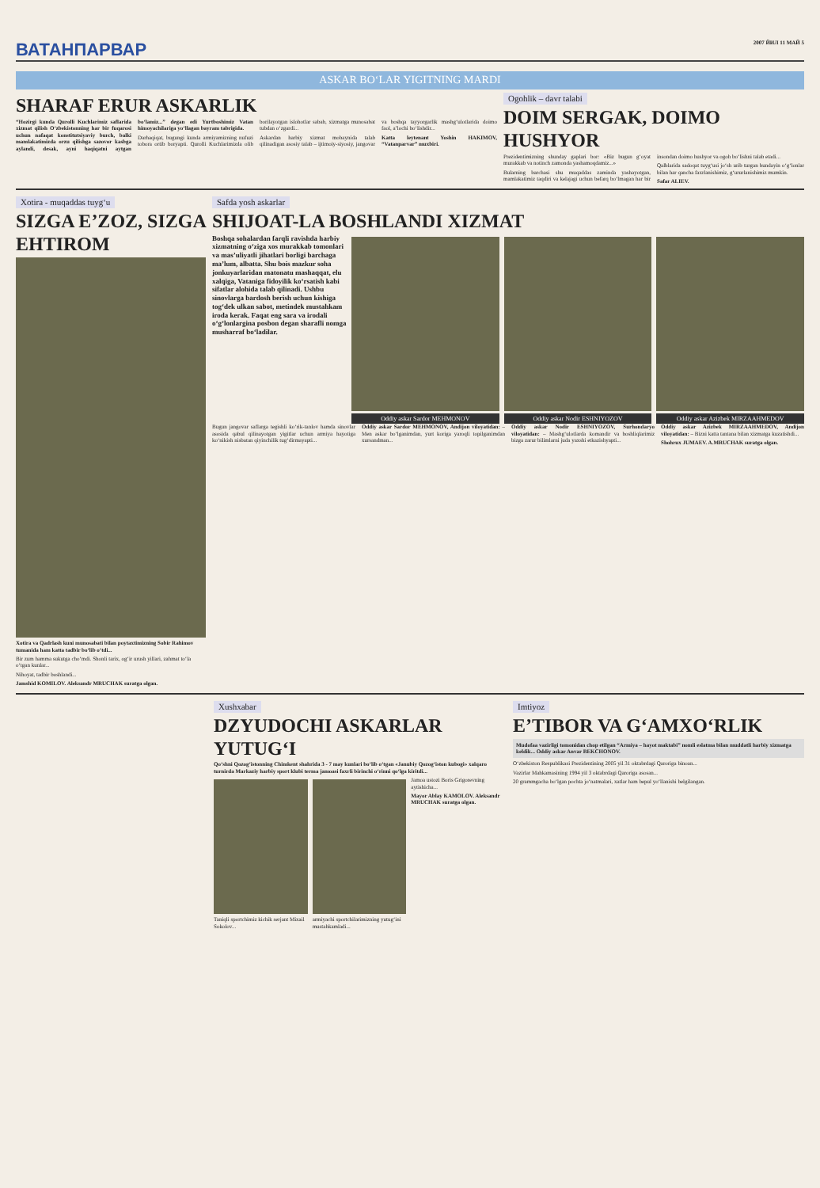ВАТАНПАРВАР 2007 ЙИЛ 11 МАЙ 5
ASKAR BO‘LAR YIGITNING MARDI
SHARAF ERUR ASKARLIK
“Hozirgi kunda Qurolli Kuchlarimiz saflarida xizmat qilish O‘zbekistonning har bir fuqarosi uchun nafaqat konstitutsiyaviy burch, balki mamlakatimizda orzu qilishga sazovor kasbga aylandi, desak, ayni haqiqatni aytgan bo‘lamiz...” degan edi Yurtboshimiz Vatan himoyachilariga yo‘llagan bayram tabrigida.
Darhaqiqat, bugungi kunda armiyamizning nufuzi tobora ortib boryapti. Qurolli Kuchlarimizda olib borilayotgan islohotlar sabab, xizmatga munosabat tubdan o‘zgardi...
Askardan harbiy xizmat mobaynida talab qilinadigan asosiy talab – ijtimoiy-siyosiy, jangovar va boshqa tayyorgarlik mashg‘ulotlarida doimo faol, a’lochi bo‘lishdir...
Katta leytenant Yoshin HAKIMOV, “Vatanparvar” muxbiri.
Ogohlik – davr talabi
DOIM SERGAK, DOIMO HUSHYOR
Prezidentimizning shunday gaplari bor: «Biz bugun g‘oyat murakkab va notinch zamonda yashamoqdamiz...»
Bularning barchasi shu muqaddas zaminda yashayotgan, mamlakatimiz taqdiri va kelajagi uchun befarq bo‘lmagan har bir insondan doimo hushyor va ogoh bo‘lishni talab etadi...
Qalblarida sadoqat tuyg‘usi jo‘sh urib turgan bundayin o‘g‘lonlar bilan har qancha faxrlanishimiz, g‘ururlanishimiz mumkin.
Safar ALIEV.
Xotira - muqaddas tuyg‘u
SIZGA E’ZOZ, SIZGA EHTIROM
Xotira va Qadrlash kuni munosabati bilan poytaxtimizning Sobir Rahimov tumanida ham katta tadbir bo‘lib o‘tdi...
Bir zum hamma sukutga cho‘mdi. Shonli tarix, og‘ir urush yillari, zahmat to‘la o‘tgan kunlar...
Nihoyat, tadbir boshlandi...
Jamshid KOMILOV. Aleksandr MRUCHAK suratga olgan.
Safda yosh askarlar
SHIJOAT-LA BOSHLANDI XIZMAT
Boshqa sohalardan farqli ravishda harbiy xizmatning o‘ziga xos murakkab tomonlari va mas’uliyatli jihatlari borligi barchaga ma’lum, albatta. Shu bois mazkur soha jonkuyarlaridan matonatu mashaqqat, elu xalqiga, Vataniga fidoyilik ko‘rsatish kabi sifatlar alohida talab qilinadi. Ushbu sinovlarga bardosh berish uchun kishiga tog‘dek ulkan sabot, metindek mustahkam iroda kerak. Faqat eng sara va irodali o‘g‘lonlargina posbon degan sharafli nomga musharraf bo‘ladilar.
Oddiy askar Sardor MEHMONOV Oddiy askar Nodir ESHNIYOZOV Oddiy askar Azizbek MIRZAAHMEDOV
Bugun jangovar saflarga tegishli ko‘rik-tanlov hamda sinovlar asosida qabul qilinayotgan yigitlar uchun armiya hayotiga ko‘nikish nisbatan qiyinchilik tug‘dirmayapti...
Oddiy askar Sardor MEHMONOV, Andijon viloyatidan: – Men askar bo‘lganimdan, yurt koriga yaroqli topilganimdan xursandman...
Oddiy askar Nodir ESHNIYOZOV, Surhondaryo viloyatidan: – Mashg‘ulotlarda komandir va boshliqlarimiz bizga zarur bilimlarni juda yaxshi etkazishyapti...
Oddiy askar Azizbek MIRZAAHMEDOV, Andijon viloyatidan: – Bizni katta tantana bilan xizmatga kuzatishdi...
Shohrux JUMAEV. A.MRUCHAK suratga olgan.
Xushxabar
DZYUDOCHI ASKARLAR YUTUG‘I
Qo‘shni Qozog‘istonning Chimkent shahrida 3 - 7 may kunlari bo‘lib o‘tgan «Janubiy Qozog‘iston kubogi» xalqaro turnirda Markaziy harbiy sport klubi terma jamoasi faxrli birinchi o‘rinni qo‘lga kiritdi...
Taniqli sportchimiz kichik serjant Mixail Sokolov...
armiyachi sportchilarimizning yutug‘ini mustahkamladi...
Jamoa ustozi Boris Grigorevning aytishicha...
Mayor Ablay KAMOLOV. Aleksandr MRUCHAK suratga olgan.
Imtiyoz
E’TIBOR VA G‘AMXO‘RLIK
Mudofaa vazirligi tomonidan chop etilgan “Armiya – hayot maktabi” nomli eslatma bilan muddatli harbiy xizmatga keldik... Oddiy askar Anvar BEKCHONOV.
O‘zbekiston Respublikasi Prezidentining 2005 yil 31 oktabrdagi Qaroriga binoan...
Vazirlar Mahkamasining 1994 yil 3 oktabrdagi Qaroriga asosan...
20 grammgacha bo‘lgan pochta jo‘natmalari, xatlar ham bepul yo‘llanishi belgilangan.